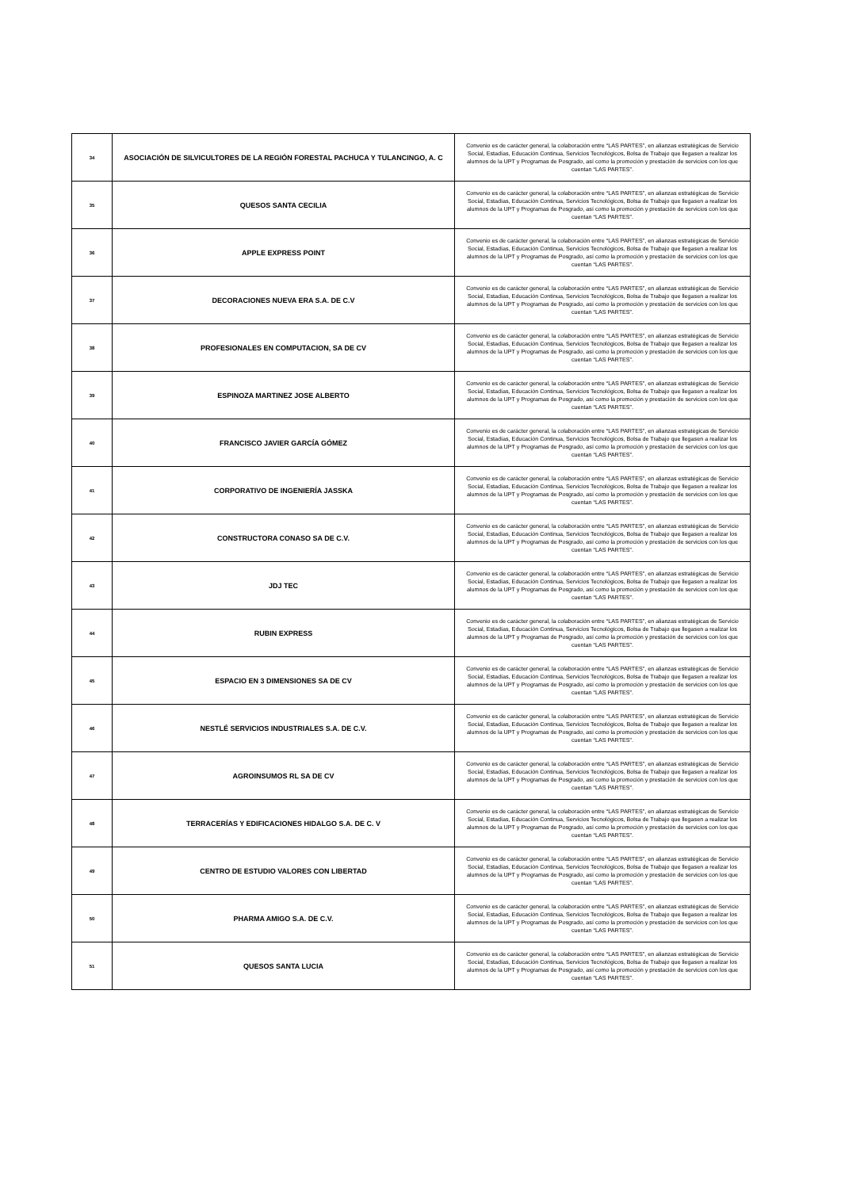| 34 | ASOCIACIÓN DE SILVICULTORES DE LA REGIÓN FORESTAL PACHUCA Y TULANCINGO, A. C | Convenio es de carácter general, la colaboración entre “LAS PARTES”, en alianzas estratégicas de Servicio Social, Estadías, Educación Continua, Servicios Tecnológicos, Bolsa de Trabajo que llegasen a realizar los alumnos de la UPT y Programas de Posgrado, así como la promoción y prestación de servicios con los que cuentan “LAS PARTES”. |
| 35 | QUESOS SANTA CECILIA | Convenio es de carácter general, la colaboración entre “LAS PARTES”, en alianzas estratégicas de Servicio Social, Estadías, Educación Continua, Servicios Tecnológicos, Bolsa de Trabajo que llegasen a realizar los alumnos de la UPT y Programas de Posgrado, así como la promoción y prestación de servicios con los que cuentan “LAS PARTES”. |
| 36 | APPLE EXPRESS POINT | Convenio es de carácter general, la colaboración entre “LAS PARTES”, en alianzas estratégicas de Servicio Social, Estadías, Educación Continua, Servicios Tecnológicos, Bolsa de Trabajo que llegasen a realizar los alumnos de la UPT y Programas de Posgrado, así como la promoción y prestación de servicios con los que cuentan “LAS PARTES”. |
| 37 | DECORACIONES NUEVA ERA S.A. DE C.V | Convenio es de carácter general, la colaboración entre “LAS PARTES”, en alianzas estratégicas de Servicio Social, Estadías, Educación Continua, Servicios Tecnológicos, Bolsa de Trabajo que llegasen a realizar los alumnos de la UPT y Programas de Posgrado, así como la promoción y prestación de servicios con los que cuentan “LAS PARTES”. |
| 38 | PROFESIONALES EN COMPUTACION, SA DE CV | Convenio es de carácter general, la colaboración entre “LAS PARTES”, en alianzas estratégicas de Servicio Social, Estadías, Educación Continua, Servicios Tecnológicos, Bolsa de Trabajo que llegasen a realizar los alumnos de la UPT y Programas de Posgrado, así como la promoción y prestación de servicios con los que cuentan “LAS PARTES”. |
| 39 | ESPINOZA MARTINEZ JOSE ALBERTO | Convenio es de carácter general, la colaboración entre “LAS PARTES”, en alianzas estratégicas de Servicio Social, Estadías, Educación Continua, Servicios Tecnológicos, Bolsa de Trabajo que llegasen a realizar los alumnos de la UPT y Programas de Posgrado, así como la promoción y prestación de servicios con los que cuentan “LAS PARTES”. |
| 40 | FRANCISCO JAVIER GARCÍA GÓMEZ | Convenio es de carácter general, la colaboración entre “LAS PARTES”, en alianzas estratégicas de Servicio Social, Estadías, Educación Continua, Servicios Tecnológicos, Bolsa de Trabajo que llegasen a realizar los alumnos de la UPT y Programas de Posgrado, así como la promoción y prestación de servicios con los que cuentan “LAS PARTES”. |
| 41 | CORPORATIVO DE INGENIERÍA JASSKA | Convenio es de carácter general, la colaboración entre “LAS PARTES”, en alianzas estratégicas de Servicio Social, Estadías, Educación Continua, Servicios Tecnológicos, Bolsa de Trabajo que llegasen a realizar los alumnos de la UPT y Programas de Posgrado, así como la promoción y prestación de servicios con los que cuentan “LAS PARTES”. |
| 42 | CONSTRUCTORA CONASO SA DE C.V. | Convenio es de carácter general, la colaboración entre “LAS PARTES”, en alianzas estratégicas de Servicio Social, Estadías, Educación Continua, Servicios Tecnológicos, Bolsa de Trabajo que llegasen a realizar los alumnos de la UPT y Programas de Posgrado, así como la promoción y prestación de servicios con los que cuentan “LAS PARTES”. |
| 43 | JDJ TEC | Convenio es de carácter general, la colaboración entre “LAS PARTES”, en alianzas estratégicas de Servicio Social, Estadías, Educación Continua, Servicios Tecnológicos, Bolsa de Trabajo que llegasen a realizar los alumnos de la UPT y Programas de Posgrado, así como la promoción y prestación de servicios con los que cuentan “LAS PARTES”. |
| 44 | RUBIN EXPRESS | Convenio es de carácter general, la colaboración entre “LAS PARTES”, en alianzas estratégicas de Servicio Social, Estadías, Educación Continua, Servicios Tecnológicos, Bolsa de Trabajo que llegasen a realizar los alumnos de la UPT y Programas de Posgrado, así como la promoción y prestación de servicios con los que cuentan “LAS PARTES”. |
| 45 | ESPACIO EN 3 DIMENSIONES SA DE CV | Convenio es de carácter general, la colaboración entre “LAS PARTES”, en alianzas estratégicas de Servicio Social, Estadías, Educación Continua, Servicios Tecnológicos, Bolsa de Trabajo que llegasen a realizar los alumnos de la UPT y Programas de Posgrado, así como la promoción y prestación de servicios con los que cuentan “LAS PARTES”. |
| 46 | NESTLÉ SERVICIOS INDUSTRIALES S.A. DE C.V. | Convenio es de carácter general, la colaboración entre “LAS PARTES”, en alianzas estratégicas de Servicio Social, Estadías, Educación Continua, Servicios Tecnológicos, Bolsa de Trabajo que llegasen a realizar los alumnos de la UPT y Programas de Posgrado, así como la promoción y prestación de servicios con los que cuentan “LAS PARTES”. |
| 47 | AGROINSUMOS RL SA DE CV | Convenio es de carácter general, la colaboración entre “LAS PARTES”, en alianzas estratégicas de Servicio Social, Estadías, Educación Continua, Servicios Tecnológicos, Bolsa de Trabajo que llegasen a realizar los alumnos de la UPT y Programas de Posgrado, así como la promoción y prestación de servicios con los que cuentan “LAS PARTES”. |
| 48 | TERRACERÍAS Y EDIFICACIONES HIDALGO S.A. DE C. V | Convenio es de carácter general, la colaboración entre “LAS PARTES”, en alianzas estratégicas de Servicio Social, Estadías, Educación Continua, Servicios Tecnológicos, Bolsa de Trabajo que llegasen a realizar los alumnos de la UPT y Programas de Posgrado, así como la promoción y prestación de servicios con los que cuentan “LAS PARTES”. |
| 49 | CENTRO DE ESTUDIO VALORES CON LIBERTAD | Convenio es de carácter general, la colaboración entre “LAS PARTES”, en alianzas estratégicas de Servicio Social, Estadías, Educación Continua, Servicios Tecnológicos, Bolsa de Trabajo que llegasen a realizar los alumnos de la UPT y Programas de Posgrado, así como la promoción y prestación de servicios con los que cuentan “LAS PARTES”. |
| 50 | PHARMA AMIGO S.A. DE C.V. | Convenio es de carácter general, la colaboración entre “LAS PARTES”, en alianzas estratégicas de Servicio Social, Estadías, Educación Continua, Servicios Tecnológicos, Bolsa de Trabajo que llegasen a realizar los alumnos de la UPT y Programas de Posgrado, así como la promoción y prestación de servicios con los que cuentan “LAS PARTES”. |
| 51 | QUESOS SANTA LUCIA | Convenio es de carácter general, la colaboración entre “LAS PARTES”, en alianzas estratégicas de Servicio Social, Estadías, Educación Continua, Servicios Tecnológicos, Bolsa de Trabajo que llegasen a realizar los alumnos de la UPT y Programas de Posgrado, así como la promoción y prestación de servicios con los que cuentan “LAS PARTES”. |